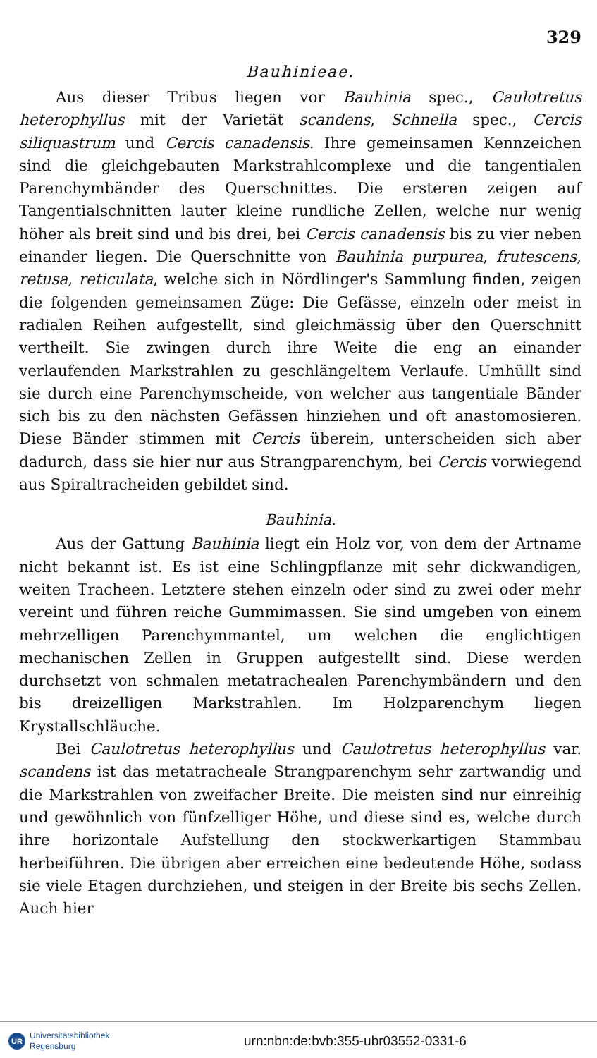329
Bauhinieae.
Aus dieser Tribus liegen vor Bauhinia spec., Caulotretus heterophyllus mit der Varietät scandens, Schnella spec., Cercis siliquastrum und Cercis canadensis. Ihre gemeinsamen Kennzeichen sind die gleichgebauten Markstrahlcomplexe und die tangentialen Parenchymbänder des Querschnittes. Die ersteren zeigen auf Tangentialschnitten lauter kleine rundliche Zellen, welche nur wenig höher als breit sind und bis drei, bei Cercis canadensis bis zu vier neben einander liegen. Die Querschnitte von Bauhinia purpurea, frutescens, retusa, reticulata, welche sich in Nördlinger's Sammlung finden, zeigen die folgenden gemeinsamen Züge: Die Gefässe, einzeln oder meist in radialen Reihen aufgestellt, sind gleichmässig über den Querschnitt vertheilt. Sie zwingen durch ihre Weite die eng an einander verlaufenden Markstrahlen zu geschlängeltem Verlaufe. Umhüllt sind sie durch eine Parenchymscheide, von welcher aus tangentiale Bänder sich bis zu den nächsten Gefässen hinziehen und oft anastomosieren. Diese Bänder stimmen mit Cercis überein, unterscheiden sich aber dadurch, dass sie hier nur aus Strangparenchym, bei Cercis vorwiegend aus Spiraltracheiden gebildet sind.
Bauhinia.
Aus der Gattung Bauhinia liegt ein Holz vor, von dem der Artname nicht bekannt ist. Es ist eine Schlingpflanze mit sehr dickwandigen, weiten Tracheen. Letztere stehen einzeln oder sind zu zwei oder mehr vereint und führen reiche Gummimassen. Sie sind umgeben von einem mehrzelligen Parenchymmantel, um welchen die englichtigen mechanischen Zellen in Gruppen aufgestellt sind. Diese werden durchsetzt von schmalen metatrachealen Parenchymbändern und den bis dreizelligen Markstrahlen. Im Holzparenchym liegen Krystallschläuche.
Bei Caulotretus heterophyllus und Caulotretus heterophyllus var. scandens ist das metatracheale Strangparenchym sehr zartwandig und die Markstrahlen von zweifacher Breite. Die meisten sind nur einreihig und gewöhnlich von fünfzelliger Höhe, und diese sind es, welche durch ihre horizontale Aufstellung den stockwerkartigen Stammbau herbeiführen. Die übrigen aber erreichen eine bedeutende Höhe, sodass sie viele Etagen durchziehen, und steigen in der Breite bis sechs Zellen. Auch hier
UR Universitätsbibliothek
Regensburg
urn:nbn:de:bvb:355-ubr03552-0331-6